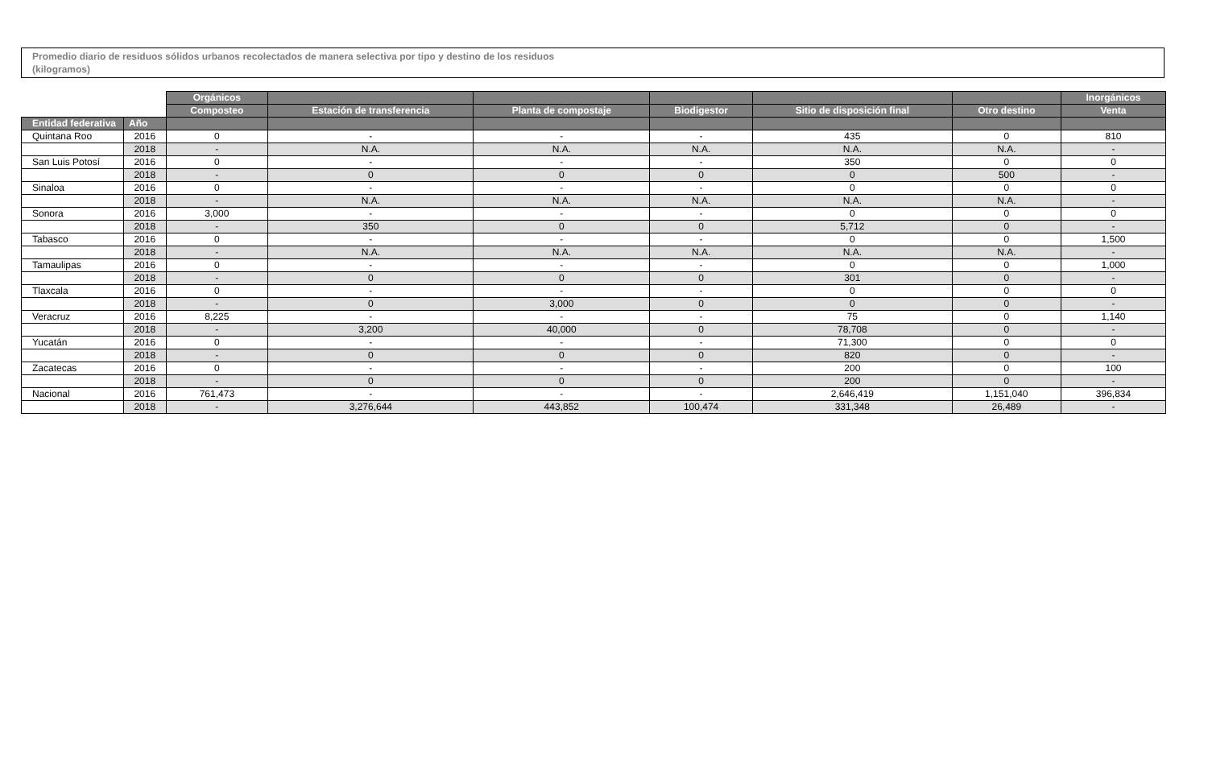Promedio diario de residuos sólidos urbanos recolectados de manera selectiva por tipo y destino de los residuos
(kilogramos)
| | | Orgánicos | | | | | | Inorgánicos |
| --- | --- | --- | --- | --- | --- | --- | --- | --- |
| | | Composteo | Estación de transferencia | Planta de compostaje | Biodigestor | Sitio de disposición final | Otro destino | Venta |
| Entidad federativa | Año | | | | | | | |
| Quintana Roo | 2016 | 0 | - | - | - | 435 | 0 | 810 |
| | 2018 | - | N.A. | N.A. | N.A. | N.A. | N.A. | - |
| San Luis Potosí | 2016 | 0 | - | - | - | 350 | 0 | 0 |
| | 2018 | - | 0 | 0 | 0 | 0 | 500 | - |
| Sinaloa | 2016 | 0 | - | - | - | 0 | 0 | 0 |
| | 2018 | - | N.A. | N.A. | N.A. | N.A. | N.A. | - |
| Sonora | 2016 | 3,000 | - | - | - | 0 | 0 | 0 |
| | 2018 | - | 350 | 0 | 0 | 5,712 | 0 | - |
| Tabasco | 2016 | 0 | - | - | - | 0 | 0 | 1,500 |
| | 2018 | - | N.A. | N.A. | N.A. | N.A. | N.A. | - |
| Tamaulipas | 2016 | 0 | - | - | - | 0 | 0 | 1,000 |
| | 2018 | - | 0 | 0 | 0 | 301 | 0 | - |
| Tlaxcala | 2016 | 0 | - | - | - | 0 | 0 | 0 |
| | 2018 | - | 0 | 3,000 | 0 | 0 | 0 | - |
| Veracruz | 2016 | 8,225 | - | - | - | 75 | 0 | 1,140 |
| | 2018 | - | 3,200 | 40,000 | 0 | 78,708 | 0 | - |
| Yucatán | 2016 | 0 | - | - | - | 71,300 | 0 | 0 |
| | 2018 | - | 0 | 0 | 0 | 820 | 0 | - |
| Zacatecas | 2016 | 0 | - | - | - | 200 | 0 | 100 |
| | 2018 | - | 0 | 0 | 0 | 200 | 0 | - |
| Nacional | 2016 | 761,473 | - | - | - | 2,646,419 | 1,151,040 | 396,834 |
| | 2018 | - | 3,276,644 | 443,852 | 100,474 | 331,348 | 26,489 | - |